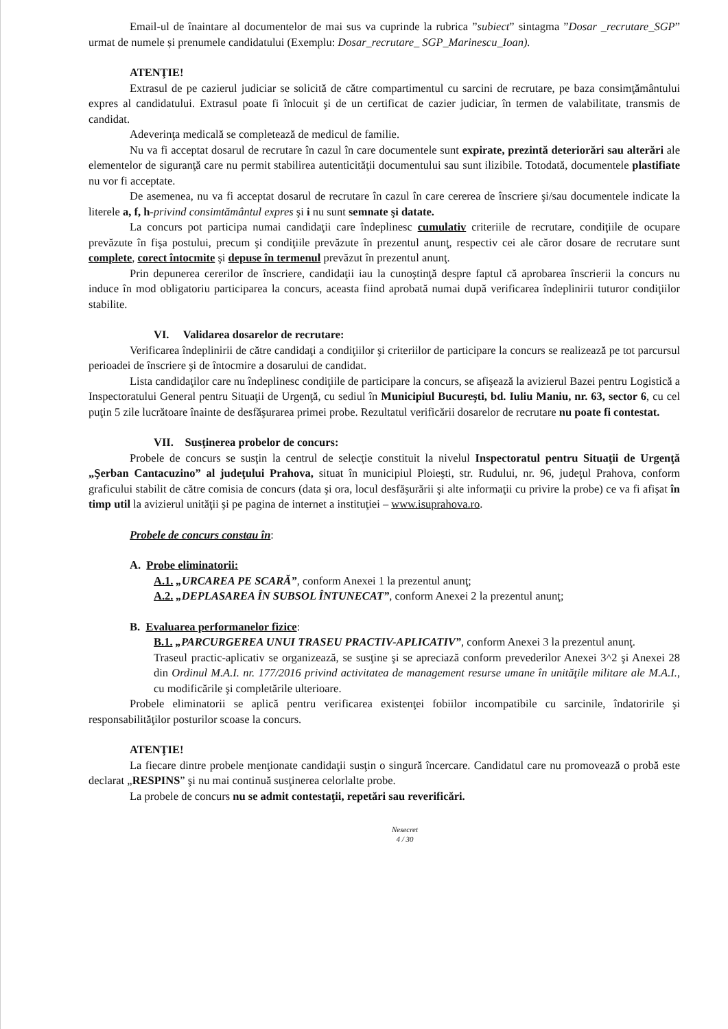Email-ul de înaintare al documentelor de mai sus va cuprinde la rubrica ”subiect” sintagma ”Dosar _recrutare_SGP” urmat de numele și prenumele candidatului (Exemplu: Dosar_recrutare_ SGP_Marinescu_Ioan).
ATENŢIE!
Extrasul de pe cazierul judiciar se solicită de către compartimentul cu sarcini de recrutare, pe baza consimţământului expres al candidatului. Extrasul poate fi înlocuit şi de un certificat de cazier judiciar, în termen de valabilitate, transmis de candidat.
Adeverinţa medicală se completează de medicul de familie.
Nu va fi acceptat dosarul de recrutare în cazul în care documentele sunt expirate, prezintă deteriorări sau alterări ale elementelor de siguranţă care nu permit stabilirea autenticităţii documentului sau sunt ilizibile. Totodată, documentele plastifiate nu vor fi acceptate.
De asemenea, nu va fi acceptat dosarul de recrutare în cazul în care cererea de înscriere şi/sau documentele indicate la literele a, f, h-privind consimtământul expres şi i nu sunt semnate şi datate.
La concurs pot participa numai candidaţii care îndeplinesc cumulativ criteriile de recrutare, condiţiile de ocupare prevăzute în fişa postului, precum şi condiţiile prevăzute în prezentul anunţ, respectiv cei ale căror dosare de recrutare sunt complete, corect întocmite şi depuse în termenul prevăzut în prezentul anunţ.
Prin depunerea cererilor de înscriere, candidaţii iau la cunoştinţă despre faptul că aprobarea înscrierii la concurs nu induce în mod obligatoriu participarea la concurs, aceasta fiind aprobată numai după verificarea îndeplinirii tuturor condiţiilor stabilite.
VI. Validarea dosarelor de recrutare:
Verificarea îndeplinirii de către candidaţi a condiţiilor şi criteriilor de participare la concurs se realizează pe tot parcursul perioadei de înscriere şi de întocmire a dosarului de candidat.
Lista candidaţilor care nu îndeplinesc condiţiile de participare la concurs, se afişează la avizierul Bazei pentru Logistică a Inspectoratului General pentru Situaţii de Urgenţă, cu sediul în Municipiul Bucureşti, bd. Iuliu Maniu, nr. 63, sector 6, cu cel puţin 5 zile lucrătoare înainte de desfăşurarea primei probe. Rezultatul verificării dosarelor de recrutare nu poate fi contestat.
VII. Susţinerea probelor de concurs:
Probele de concurs se susţin la centrul de selecţie constituit la nivelul Inspectoratul pentru Situaţii de Urgenţă „Şerban Cantacuzino” al judeţului Prahova, situat în municipiul Ploieşti, str. Rudului, nr. 96, judeţul Prahova, conform graficului stabilit de către comisia de concurs (data şi ora, locul desfăşurării şi alte informaţii cu privire la probe) ce va fi afişat în timp util la avizierul unităţii şi pe pagina de internet a instituţiei – www.isuprahova.ro.
Probele de concurs constau în:
A. Probe eliminatorii:
A.1. „URCAREA PE SCARĂ”, conform Anexei 1 la prezentul anunţ;
A.2. „DEPLASAREA ÎN SUBSOL ÎNTUNECAT”, conform Anexei 2 la prezentul anunţ;
B. Evaluarea performanelor fizice:
B.1. „PARCURGEREA UNUI TRASEU PRACTIV-APLICATIV”, conform Anexei 3 la prezentul anunţ.
Traseul practic-aplicativ se organizează, se susţine şi se apreciază conform prevederilor Anexei 3^2 şi Anexei 28 din Ordinul M.A.I. nr. 177/2016 privind activitatea de management resurse umane în unităţile militare ale M.A.I., cu modificările şi completările ulterioare.
Probele eliminatorii se aplică pentru verificarea existenţei fobiilor incompatibile cu sarcinile, îndatoririle şi responsabilităţilor posturilor scoase la concurs.
ATENŢIE!
La fiecare dintre probele menţionate candidaţii susţin o singură încercare. Candidatul care nu promovează o probă este declarat „RESPINS” şi nu mai continuă susţinerea celorlalte probe.
La probele de concurs nu se admit contestaţii, repetări sau reverificări.
Nesecret
4 / 30